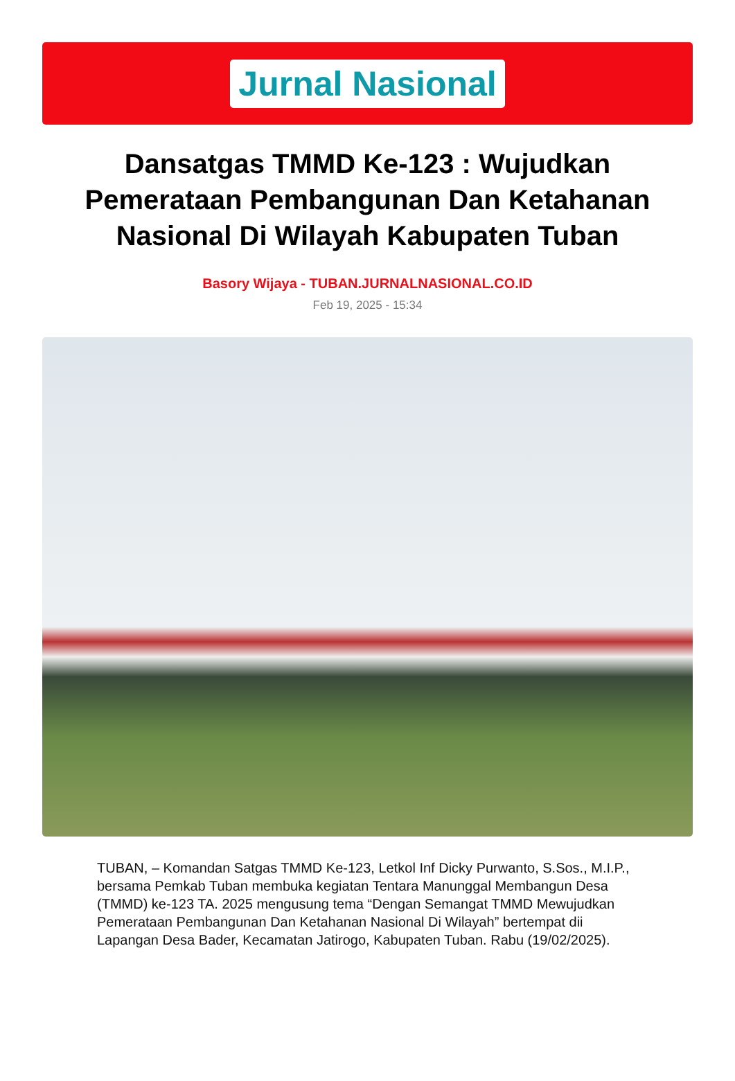Jurnal Nasional
Dansatgas TMMD Ke-123 : Wujudkan Pemerataan Pembangunan Dan Ketahanan Nasional Di Wilayah Kabupaten Tuban
Basory Wijaya - TUBAN.JURNALNASIONAL.CO.ID
Feb 19, 2025 - 15:34
TUBAN, – Komandan Satgas TMMD Ke-123, Letkol Inf Dicky Purwanto, S.Sos., M.I.P., bersama Pemkab Tuban membuka kegiatan Tentara Manunggal Membangun Desa (TMMD) ke-123 TA. 2025 mengusung tema “Dengan Semangat TMMD Mewujudkan Pemerataan Pembangunan Dan Ketahanan Nasional Di Wilayah” bertempat dii Lapangan Desa Bader, Kecamatan Jatirogo, Kabupaten Tuban. Rabu (19/02/2025).